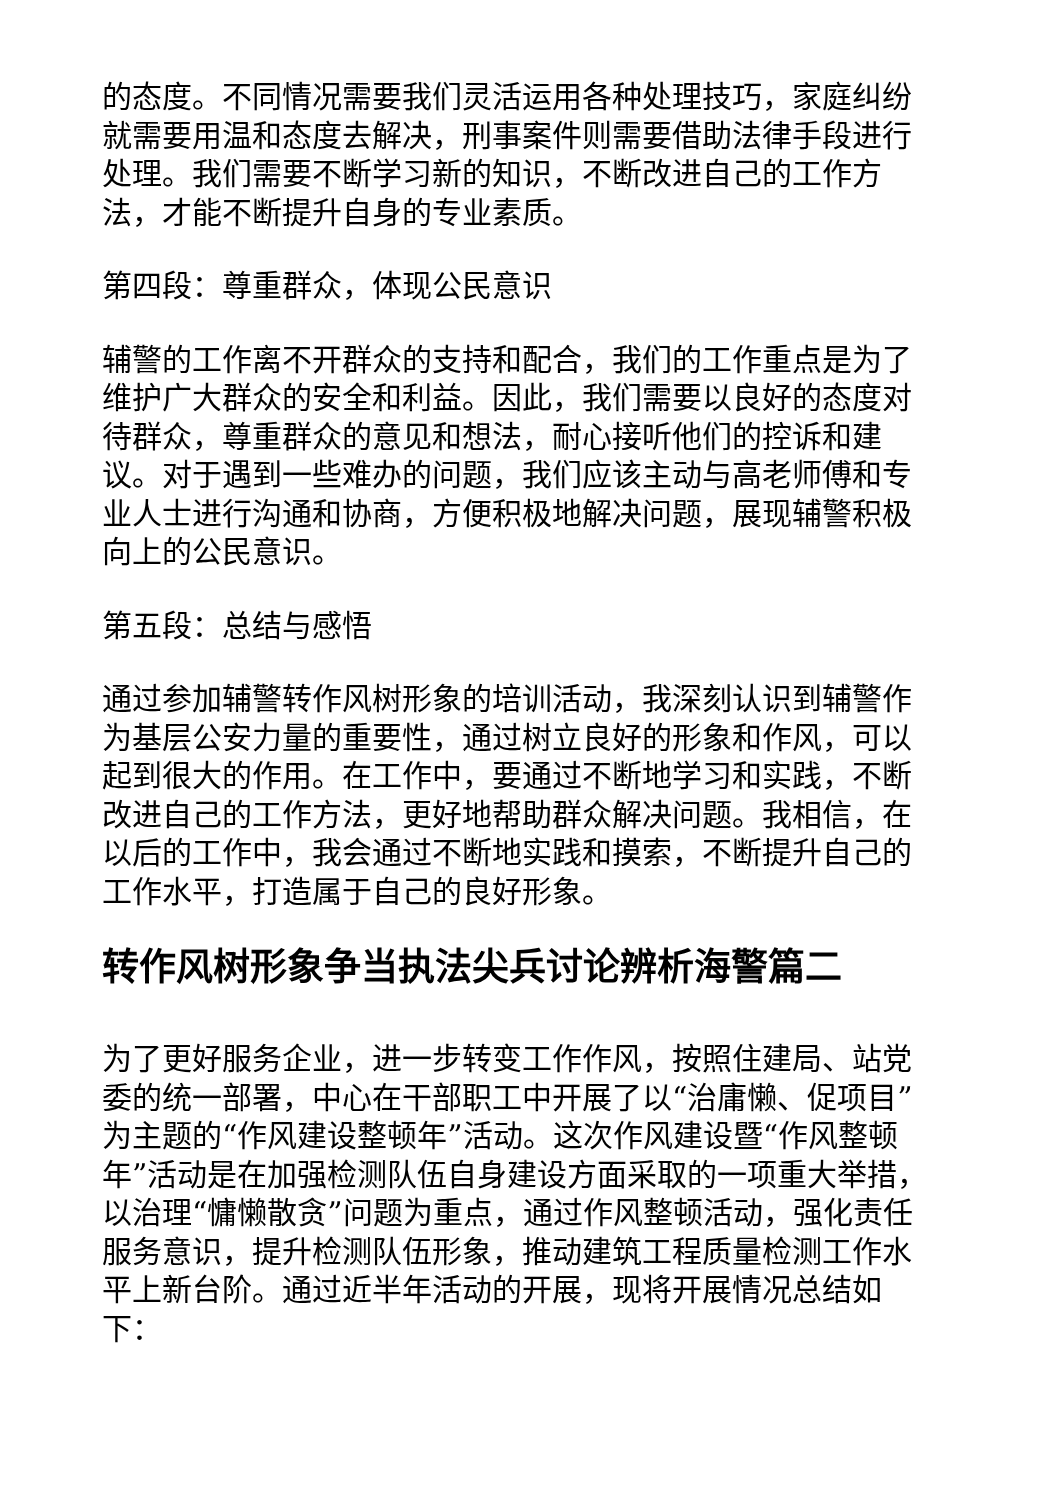的态度。不同情况需要我们灵活运用各种处理技巧，家庭纠纷就需要用温和态度去解决，刑事案件则需要借助法律手段进行处理。我们需要不断学习新的知识，不断改进自己的工作方法，才能不断提升自身的专业素质。
第四段：尊重群众，体现公民意识
辅警的工作离不开群众的支持和配合，我们的工作重点是为了维护广大群众的安全和利益。因此，我们需要以良好的态度对待群众，尊重群众的意见和想法，耐心接听他们的控诉和建议。对于遇到一些难办的问题，我们应该主动与高老师傅和专业人士进行沟通和协商，方便积极地解决问题，展现辅警积极向上的公民意识。
第五段：总结与感悟
通过参加辅警转作风树形象的培训活动，我深刻认识到辅警作为基层公安力量的重要性，通过树立良好的形象和作风，可以起到很大的作用。在工作中，要通过不断地学习和实践，不断改进自己的工作方法，更好地帮助群众解决问题。我相信，在以后的工作中，我会通过不断地实践和摸索，不断提升自己的工作水平，打造属于自己的良好形象。
转作风树形象争当执法尖兵讨论辨析海警篇二
为了更好服务企业，进一步转变工作作风，按照住建局、站党委的统一部署，中心在干部职工中开展了以“治庸懒、促项目”为主题的“作风建设整顿年”活动。这次作风建设暨“作风整顿年”活动是在加强检测队伍自身建设方面采取的一项重大举措，以治理“慵懒散贪”问题为重点，通过作风整顿活动，强化责任服务意识，提升检测队伍形象，推动建筑工程质量检测工作水平上新台阶。通过近半年活动的开展，现将开展情况总结如下：